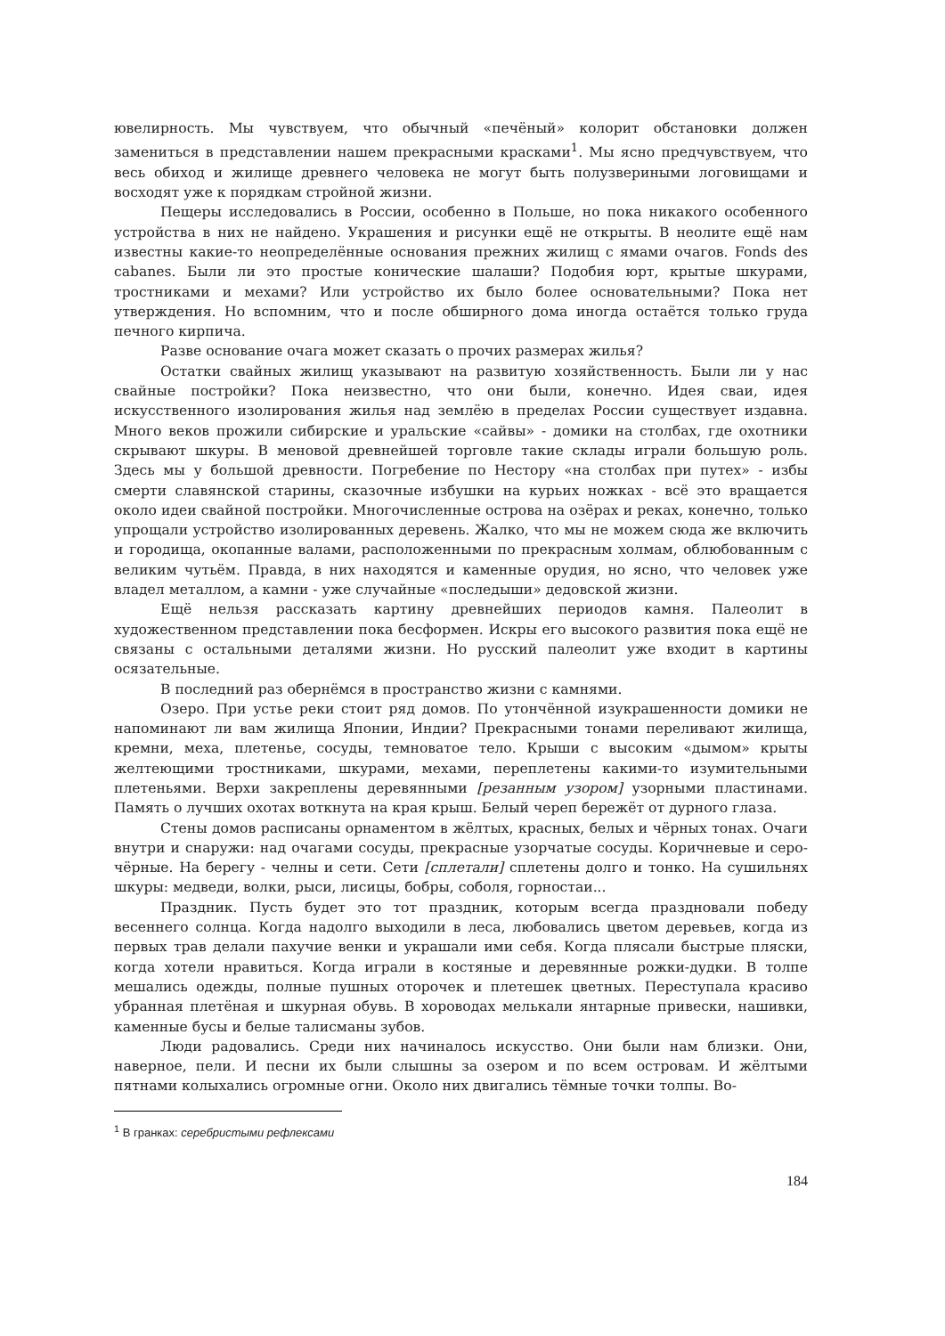ювелирность. Мы чувствуем, что обычный «печёный» колорит обстановки должен замениться в представлении нашем прекрасными красками<sup>1</sup>. Мы ясно предчувствуем, что весь обиход и жилище древнего человека не могут быть полузвериными логовищами и восходят уже к порядкам стройной жизни.
Пещеры исследовались в России, особенно в Польше, но пока никакого особенного устройства в них не найдено. Украшения и рисунки ещё не открыты. В неолите ещё нам известны какие-то неопределённые основания прежних жилищ с ямами очагов. Fonds des cabanes. Были ли это простые конические шалаши? Подобия юрт, крытые шкурами, тростниками и мехами? Или устройство их было более основательными? Пока нет утверждения. Но вспомним, что и после обширного дома иногда остаётся только груда печного кирпича.
Разве основание очага может сказать о прочих размерах жилья?
Остатки свайных жилищ указывают на развитую хозяйственность. Были ли у нас свайные постройки? Пока неизвестно, что они были, конечно. Идея сваи, идея искусственного изолирования жилья над землёю в пределах России существует издавна. Много веков прожили сибирские и уральские «сайвы» - домики на столбах, где охотники скрывают шкуры. В меновой древнейшей торговле такие склады играли большую роль. Здесь мы у большой древности. Погребение по Нестору «на столбах при путех» - избы смерти славянской старины, сказочные избушки на курьих ножках - всё это вращается около идеи свайной постройки. Многочисленные острова на озёрах и реках, конечно, только упрощали устройство изолированных деревень. Жалко, что мы не можем сюда же включить и городища, окопанные валами, расположенными по прекрасным холмам, облюбованным с великим чутьём. Правда, в них находятся и каменные орудия, но ясно, что человек уже владел металлом, а камни - уже случайные «последыши» дедовской жизни.
Ещё нельзя рассказать картину древнейших периодов камня. Палеолит в художественном представлении пока бесформен. Искры его высокого развития пока ещё не связаны с остальными деталями жизни. Но русский палеолит уже входит в картины осязательные.
В последний раз обернёмся в пространство жизни с камнями.
Озеро. При устье реки стоит ряд домов. По утончённой изукрашенности домики не напоминают ли вам жилища Японии, Индии? Прекрасными тонами переливают жилища, кремни, меха, плетенье, сосуды, темноватое тело. Крыши с высоким «дымом» крыты желтеющими тростниками, шкурами, мехами, переплетены какими-то изумительными плетеньями. Верхи закреплены деревянными [резанным узором] узорными пластинами. Память о лучших охотах воткнута на края крыш. Белый череп бережёт от дурного глаза.
Стены домов расписаны орнаментом в жёлтых, красных, белых и чёрных тонах. Очаги внутри и снаружи: над очагами сосуды, прекрасные узорчатые сосуды. Коричневые и серо-чёрные. На берегу - челны и сети. Сети [сплетали] сплетены долго и тонко. На сушильнях шкуры: медведи, волки, рыси, лисицы, бобры, соболя, горностаи...
Праздник. Пусть будет это тот праздник, которым всегда праздновали победу весеннего солнца. Когда надолго выходили в леса, любовались цветом деревьев, когда из первых трав делали пахучие венки и украшали ими себя. Когда плясали быстрые пляски, когда хотели нравиться. Когда играли в костяные и деревянные рожки-дудки. В толпе мешались одежды, полные пушных оторочек и плетешек цветных. Переступала красиво убранная плетёная и шкурная обувь. В хороводах мелькали янтарные привески, нашивки, каменные бусы и белые талисманы зубов.
Люди радовались. Среди них начиналось искусство. Они были нам близки. Они, наверное, пели. И песни их были слышны за озером и по всем островам. И жёлтыми пятнами колыхались огромные огни. Около них двигались тёмные точки толпы. Во-
<sup>1</sup> В гранках: серебристыми рефлексами
184